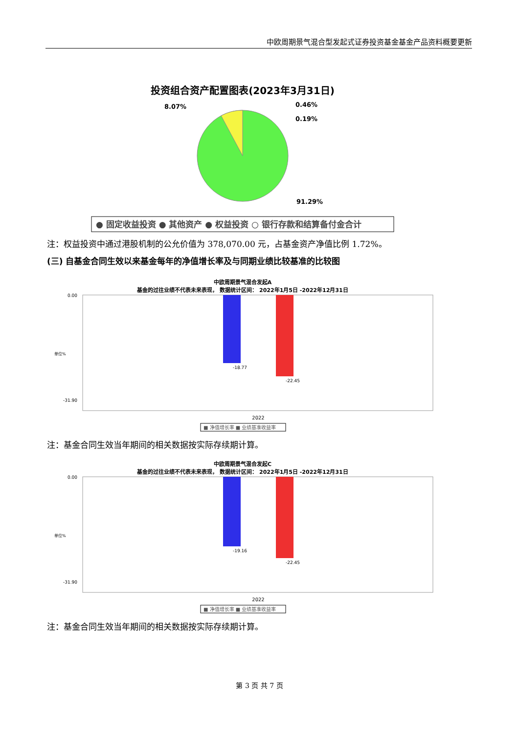中欧周期景气混合型发起式证券投资基金基金产品资料概要更新
投资组合资产配置图表(2023年3月31日)
8.07%
0.46%
0.19%
91.29%
● 固定收益投资 ● 其他资产 ● 权益投资 ○ 银行存款和结算备付金合计
注：权益投资中通过港股机制的公允价值为 378,070.00 元，占基金资产净值比例 1.72%。
(三) 自基金合同生效以来基金每年的净值增长率及与同期业绩比较基准的比较图
中欧周期景气混合发起A
基金的过往业绩不代表未来表现， 数据统计区间： 2022年1月5日 -2022年12月31日
0.00
-31.90
单位%
-18.77
-22.45
2022
■ 净值增长率 ■ 业绩基准收益率
注：基金合同生效当年期间的相关数据按实际存续期计算。
中欧周期景气混合发起C
基金的过往业绩不代表未来表现， 数据统计区间： 2022年1月5日 -2022年12月31日
0.00
-31.90
单位%
-19.16
-22.45
2022
■ 净值增长率 ■ 业绩基准收益率
注：基金合同生效当年期间的相关数据按实际存续期计算。
第 3 页 共 7 页